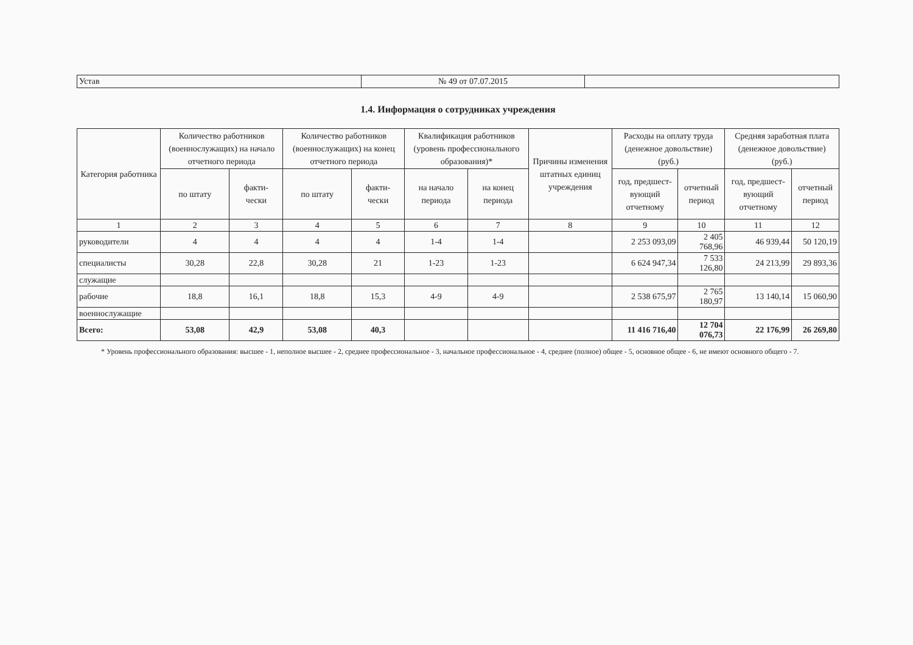| Устав | № 49 от 07.07.2015 | |
1.4. Информация о сотрудниках учреждения
| Категория работника | Количество работников (военнослужащих) на начало отчетного периода | | Количество работников (военнослужащих) на конец отчетного периода | | Квалификация работников (уровень профессионального образования)* | | Причины изменения штатных единиц учреждения | Расходы на оплату труда (денежное довольствие) (руб.) | | Средняя заработная плата (денежное довольствие) (руб.) | |
| --- | --- | --- | --- | --- | --- | --- | --- | --- | --- | --- | --- |
| | по штату | факти- чески | по штату | факти- чески | на начало периода | на конец периода | | год, предшест-вующий отчетному | отчетный период | год, предшест-вующий отчетному | отчетный период |
| 1 | 2 | 3 | 4 | 5 | 6 | 7 | 8 | 9 | 10 | 11 | 12 |
| руководители | 4 | 4 | 4 | 4 | 1-4 | 1-4 | | 2 253 093,09 | 2 405 768,96 | 46 939,44 | 50 120,19 |
| специалисты | 30,28 | 22,8 | 30,28 | 21 | 1-23 | 1-23 | | 6 624 947,34 | 7 533 126,80 | 24 213,99 | 29 893,36 |
| служащие | | | | | | | | | | | |
| рабочие | 18,8 | 16,1 | 18,8 | 15,3 | 4-9 | 4-9 | | 2 538 675,97 | 2 765 180,97 | 13 140,14 | 15 060,90 |
| военнослужащие | | | | | | | | | | | |
| Всего: | 53,08 | 42,9 | 53,08 | 40,3 | | | | 11 416 716,40 | 12 704 076,73 | 22 176,99 | 26 269,80 |
* Уровень профессионального образования: высшее - 1, неполное высшее - 2, среднее профессиональное - 3, начальное профессиональное - 4, среднее (полное) общее - 5, основное общее - 6, не имеют основного общего - 7.